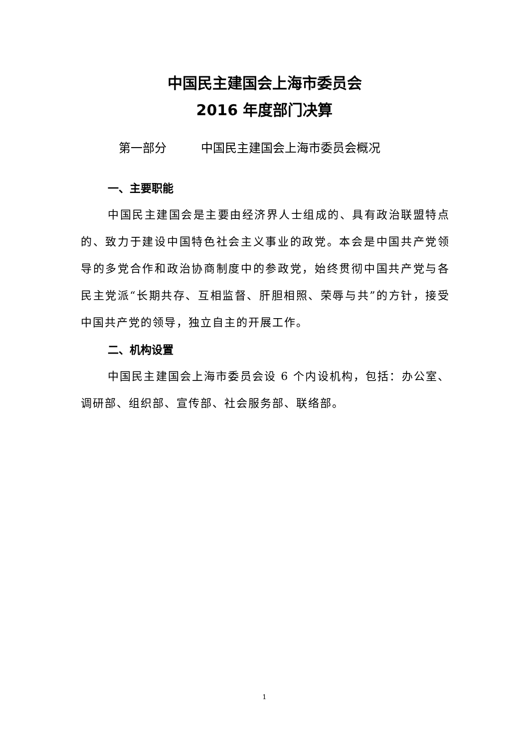中国民主建国会上海市委员会
2016 年度部门决算
第一部分 中国民主建国会上海市委员会概况
一、主要职能
中国民主建国会是主要由经济界人士组成的、具有政治联盟特点的、致力于建设中国特色社会主义事业的政党。本会是中国共产党领导的多党合作和政治协商制度中的参政党，始终贯彻中国共产党与各民主党派“长期共存、互相监督、肝胆相照、荣辱与共”的方针，接受中国共产党的领导，独立自主的开展工作。
二、机构设置
中国民主建国会上海市委员会设 6 个内设机构，包括：办公室、调研部、组织部、宣传部、社会服务部、联络部。
1